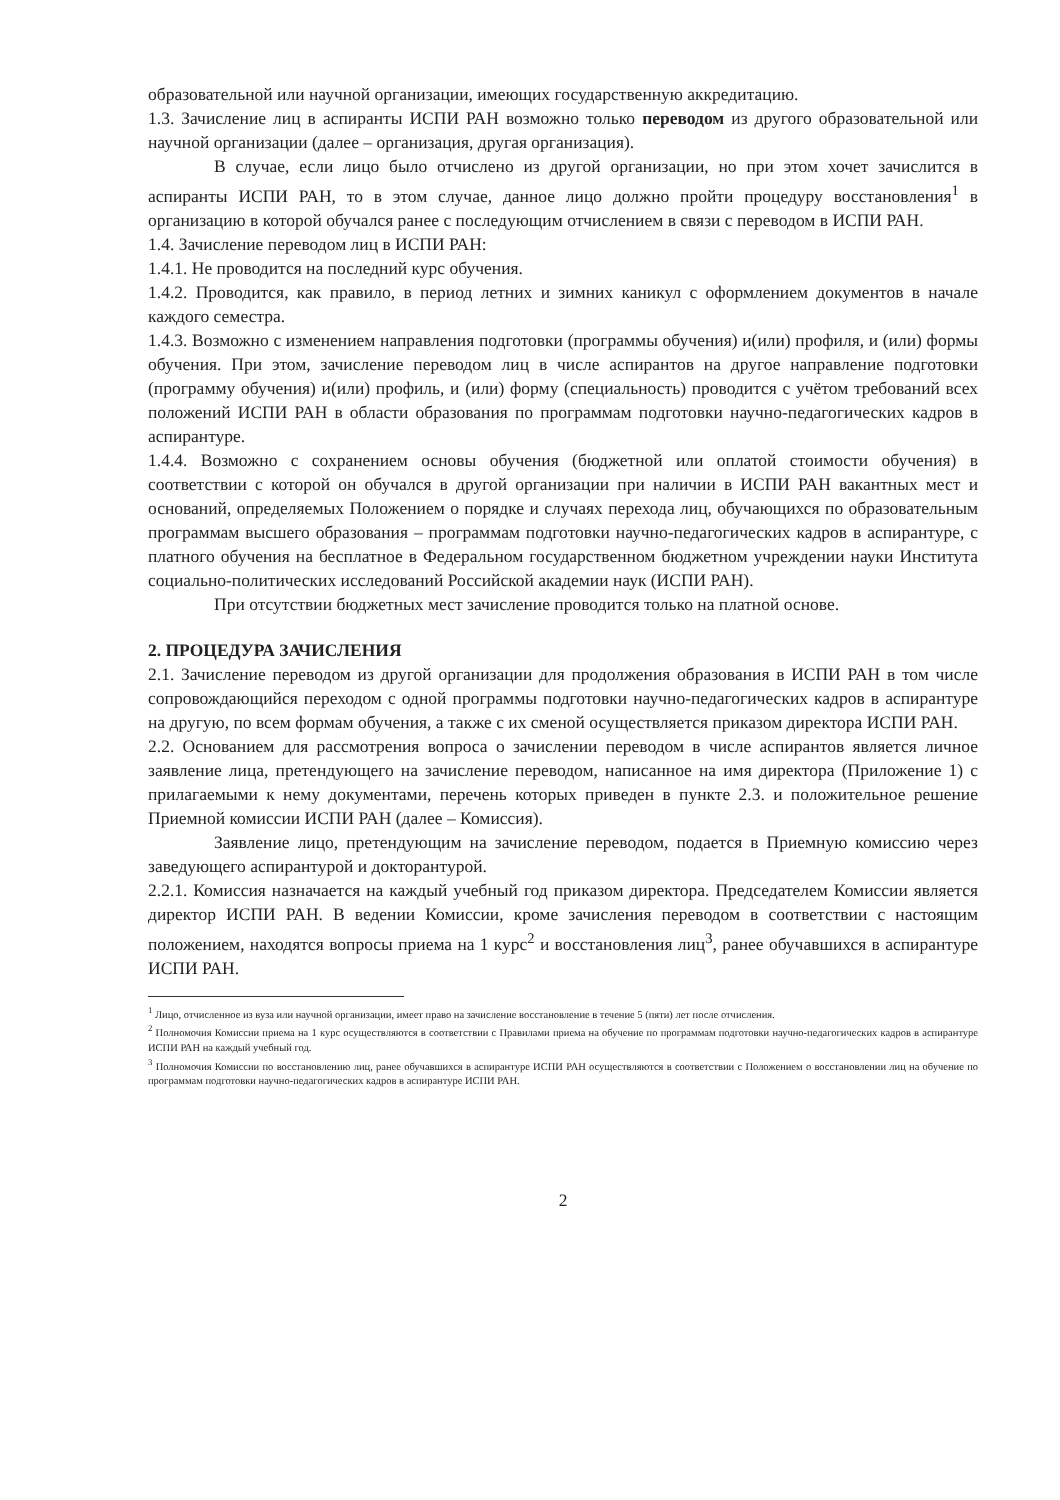образовательной или научной организации, имеющих государственную аккредитацию.
1.3. Зачисление лиц в аспиранты ИСПИ РАН возможно только переводом из другого образовательной или научной организации (далее – организация, другая организация).
В случае, если лицо было отчислено из другой организации, но при этом хочет зачислится в аспиранты ИСПИ РАН, то в этом случае, данное лицо должно пройти процедуру восстановления<sup>1</sup> в организацию в которой обучался ранее с последующим отчислением в связи с переводом в ИСПИ РАН.
1.4. Зачисление переводом лиц в ИСПИ РАН:
1.4.1. Не проводится на последний курс обучения.
1.4.2. Проводится, как правило, в период летних и зимних каникул с оформлением документов в начале каждого семестра.
1.4.3. Возможно с изменением направления подготовки (программы обучения) и(или) профиля, и (или) формы обучения. При этом, зачисление переводом лиц в числе аспирантов на другое направление подготовки (программу обучения) и(или) профиль, и (или) форму (специальность) проводится с учётом требований всех положений ИСПИ РАН в области образования по программам подготовки научно-педагогических кадров в аспирантуре.
1.4.4. Возможно с сохранением основы обучения (бюджетной или оплатой стоимости обучения) в соответствии с которой он обучался в другой организации при наличии в ИСПИ РАН вакантных мест и оснований, определяемых Положением о порядке и случаях перехода лиц, обучающихся по образовательным программам высшего образования – программам подготовки научно-педагогических кадров в аспирантуре, с платного обучения на бесплатное в Федеральном государственном бюджетном учреждении науки Института социально-политических исследований Российской академии наук (ИСПИ РАН).
При отсутствии бюджетных мест зачисление проводится только на платной основе.
2. ПРОЦЕДУРА ЗАЧИСЛЕНИЯ
2.1. Зачисление переводом из другой организации для продолжения образования в ИСПИ РАН в том числе сопровождающийся переходом с одной программы подготовки научно-педагогических кадров в аспирантуре на другую, по всем формам обучения, а также с их сменой осуществляется приказом директора ИСПИ РАН.
2.2. Основанием для рассмотрения вопроса о зачислении переводом в числе аспирантов является личное заявление лица, претендующего на зачисление переводом, написанное на имя директора (Приложение 1) с прилагаемыми к нему документами, перечень которых приведен в пункте 2.3. и положительное решение Приемной комиссии ИСПИ РАН (далее – Комиссия).
Заявление лицо, претендующим на зачисление переводом, подается в Приемную комиссию через заведующего аспирантурой и докторантурой.
2.2.1. Комиссия назначается на каждый учебный год приказом директора. Председателем Комиссии является директор ИСПИ РАН. В ведении Комиссии, кроме зачисления переводом в соответствии с настоящим положением, находятся вопросы приема на 1 курс<sup>2</sup> и восстановления лиц<sup>3</sup>, ранее обучавшихся в аспирантуре ИСПИ РАН.
<sup>1</sup> Лицо, отчисленное из вуза или научной организации, имеет право на зачисление восстановление в течение 5 (пяти) лет после отчисления.
<sup>2</sup> Полномочия Комиссии приема на 1 курс осуществляются в соответствии с Правилами приема на обучение по программам подготовки научно-педагогических кадров в аспирантуре ИСПИ РАН на каждый учебный год.
<sup>3</sup> Полномочия Комиссии по восстановлению лиц, ранее обучавшихся в аспирантуре ИСПИ РАН осуществляются в соответствии с Положением о восстановлении лиц на обучение по программам подготовки научно-педагогических кадров в аспирантуре ИСПИ РАН.
2